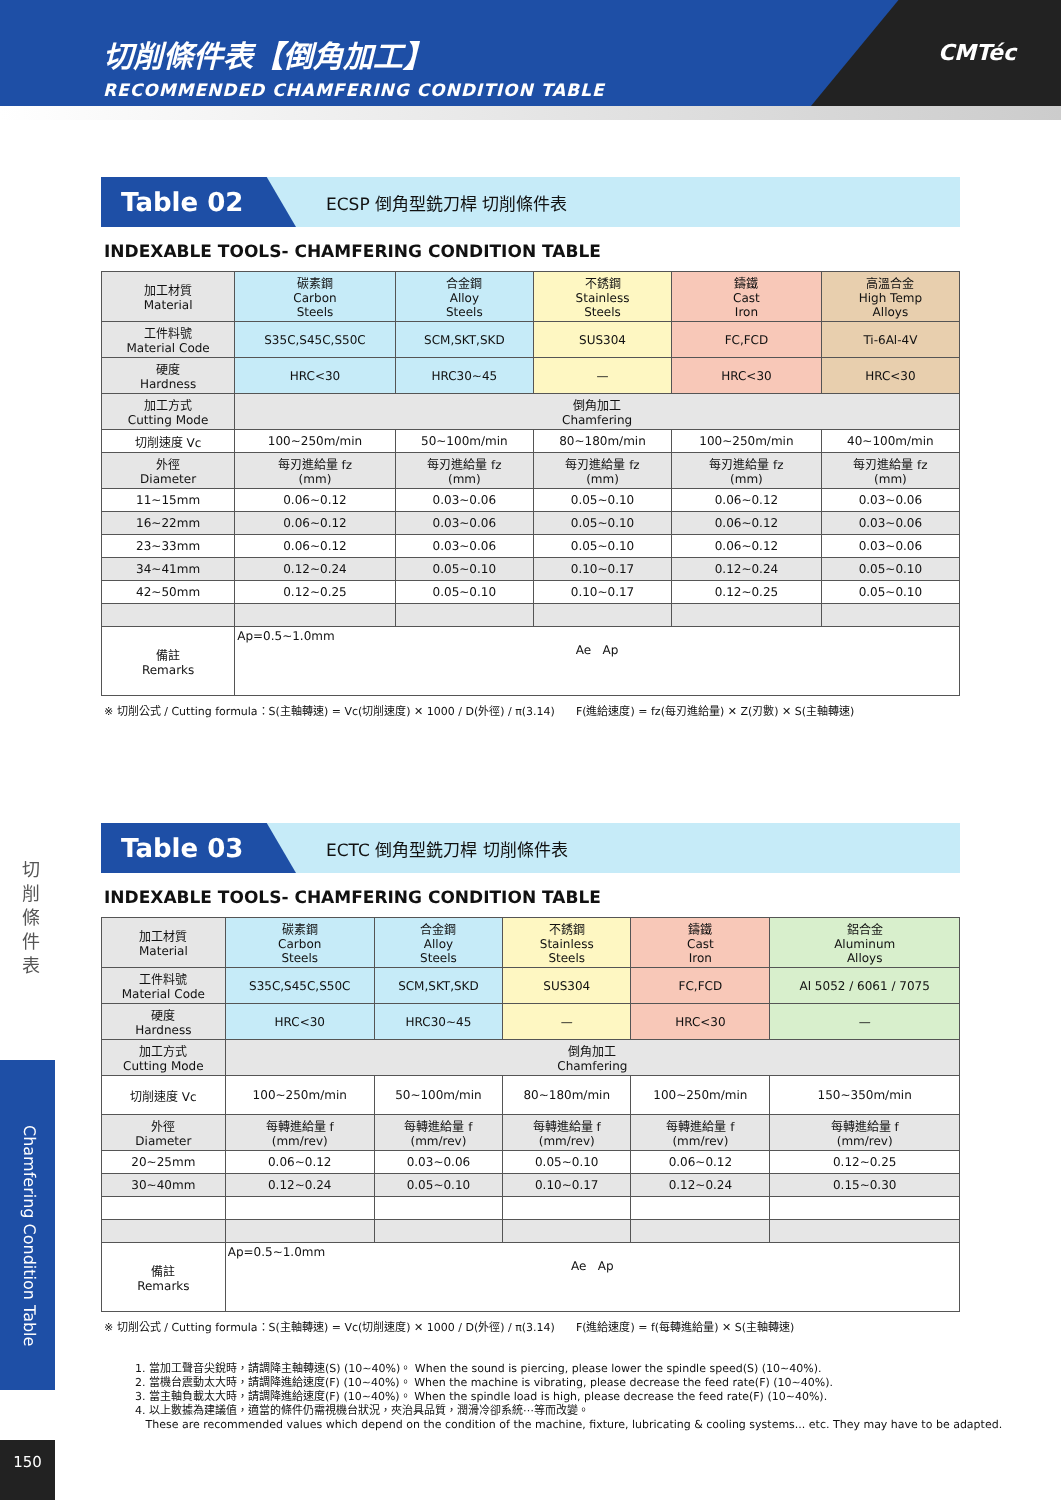切削條件表【倒角加工】
RECOMMENDED CHAMFERING CONDITION TABLE
CMTéc
切 削 條 件 表
Chamfering Condition Table
150
Table 02
ECSP 倒角型銑刀桿 切削條件表
INDEXABLE TOOLS- CHAMFERING CONDITION TABLE
| 加工材質 Material | 碳素鋼 Carbon Steels | 合金鋼 Alloy Steels | 不銹鋼 Stainless Steels | 鑄鐵 Cast Iron | 高溫合金 High Temp Alloys |
| 工件料號 Material Code | S35C,S45C,S50C | SCM,SKT,SKD | SUS304 | FC,FCD | Ti-6Al-4V |
| 硬度 Hardness | HRC<30 | HRC30~45 | — | HRC<30 | HRC<30 |
| 加工方式 Cutting Mode | 倒角加工 Chamfering | | | | |
| 切削速度 Vc | 100~250m/min | 50~100m/min | 80~180m/min | 100~250m/min | 40~100m/min |
| 外徑 Diameter | 每刃進給量 fz (mm) | 每刃進給量 fz (mm) | 每刃進給量 fz (mm) | 每刃進給量 fz (mm) | 每刃進給量 fz (mm) |
| 11~15mm | 0.06~0.12 | 0.03~0.06 | 0.05~0.10 | 0.06~0.12 | 0.03~0.06 |
| 16~22mm | 0.06~0.12 | 0.03~0.06 | 0.05~0.10 | 0.06~0.12 | 0.03~0.06 |
| 23~33mm | 0.06~0.12 | 0.03~0.06 | 0.05~0.10 | 0.06~0.12 | 0.03~0.06 |
| 34~41mm | 0.12~0.24 | 0.05~0.10 | 0.10~0.17 | 0.12~0.24 | 0.05~0.10 |
| 42~50mm | 0.12~0.25 | 0.05~0.10 | 0.10~0.17 | 0.12~0.25 | 0.05~0.10 |
| 備註 Remarks | Ap=0.5~1.0mm Ae Ap | | | | |
※ 切削公式 / Cutting formula：S(主軸轉速) = Vc(切削速度) ✕ 1000 / D(外徑) / π(3.14) F(進給速度) = fz(每刃進給量) ✕ Z(刃數) ✕ S(主軸轉速)
Table 03
ECTC 倒角型銑刀桿 切削條件表
INDEXABLE TOOLS- CHAMFERING CONDITION TABLE
| 加工材質 Material | 碳素鋼 Carbon Steels | 合金鋼 Alloy Steels | 不銹鋼 Stainless Steels | 鑄鐵 Cast Iron | 鋁合金 Aluminum Alloys |
| 工件料號 Material Code | S35C,S45C,S50C | SCM,SKT,SKD | SUS304 | FC,FCD | Al 5052 / 6061 / 7075 |
| 硬度 Hardness | HRC<30 | HRC30~45 | — | HRC<30 | — |
| 加工方式 Cutting Mode | 倒角加工 Chamfering | | | | |
| 切削速度 Vc | 100~250m/min | 50~100m/min | 80~180m/min | 100~250m/min | 150~350m/min |
| 外徑 Diameter | 每轉進給量 f (mm/rev) | 每轉進給量 f (mm/rev) | 每轉進給量 f (mm/rev) | 每轉進給量 f (mm/rev) | 每轉進給量 f (mm/rev) |
| 20~25mm | 0.06~0.12 | 0.03~0.06 | 0.05~0.10 | 0.06~0.12 | 0.12~0.25 |
| 30~40mm | 0.12~0.24 | 0.05~0.10 | 0.10~0.17 | 0.12~0.24 | 0.15~0.30 |
| 備註 Remarks | Ap=0.5~1.0mm Ae Ap | | | | |
※ 切削公式 / Cutting formula：S(主軸轉速) = Vc(切削速度) ✕ 1000 / D(外徑) / π(3.14) F(進給速度) = f(每轉進給量) ✕ S(主軸轉速)
1. 當加工聲音尖銳時，請調降主軸轉速(S) (10~40%)。 When the sound is piercing, please lower the spindle speed(S) (10~40%).
2. 當機台震動太大時，請調降進給速度(F) (10~40%)。 When the machine is vibrating, please decrease the feed rate(F) (10~40%).
3. 當主軸負載太大時，請調降進給速度(F) (10~40%)。 When the spindle load is high, please decrease the feed rate(F) (10~40%).
4. 以上數據為建議值，適當的條件仍需視機台狀況，夾治具品質，潤滑冷卻系統⋯等而改變。
These are recommended values which depend on the condition of the machine, fixture, lubricating & cooling systems... etc. They may have to be adapted.